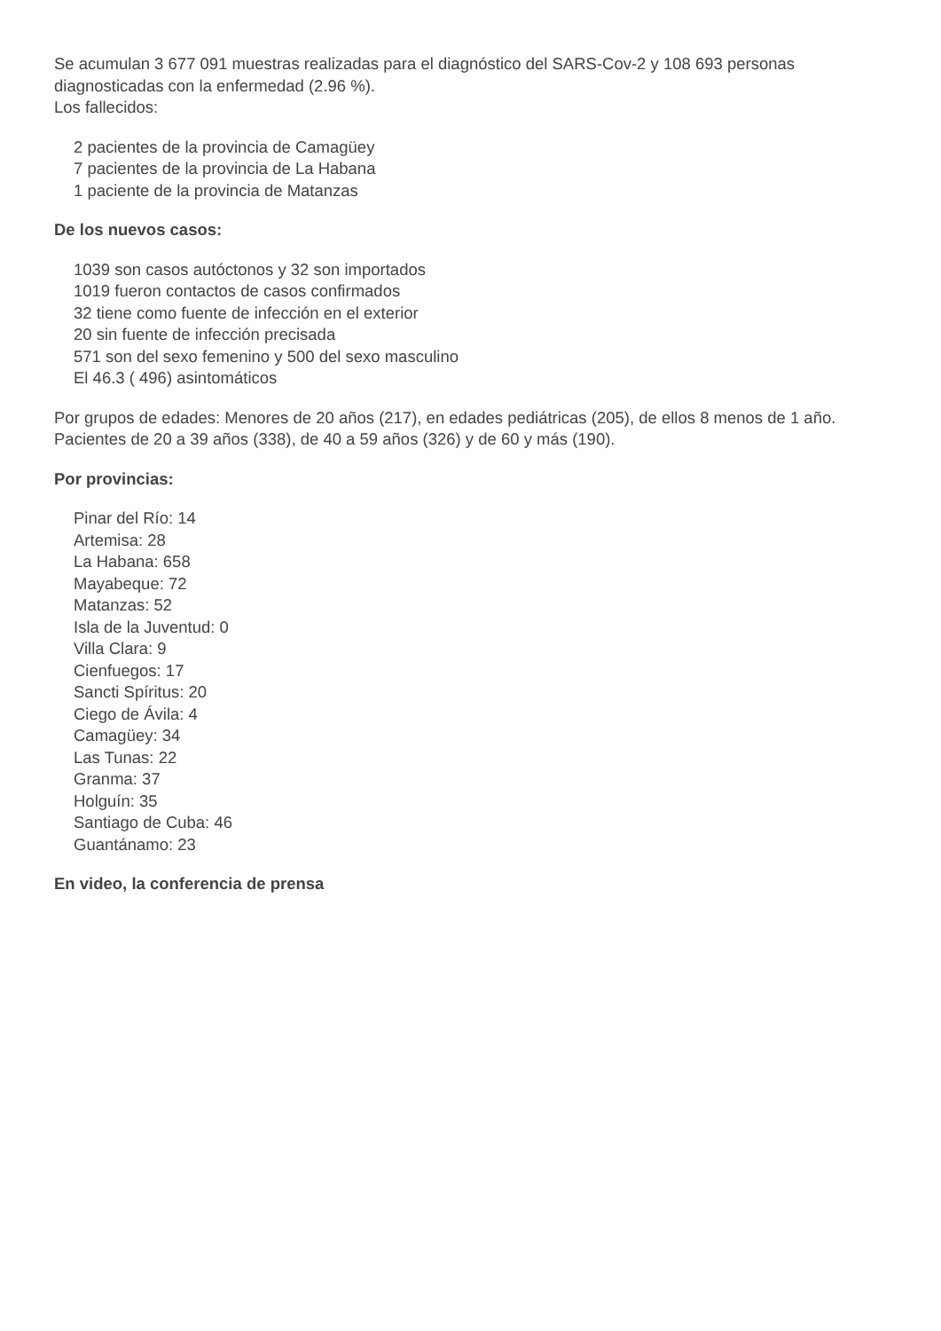Se acumulan 3 677 091 muestras realizadas para el diagnóstico del SARS-Cov-2 y 108 693 personas diagnosticadas con la enfermedad (2.96 %).
Los fallecidos:
2 pacientes de la provincia de Camagüey
7 pacientes de la provincia de La Habana
1 paciente de la provincia de Matanzas
De los nuevos casos:
1039 son casos autóctonos y 32 son importados
1019 fueron contactos de casos confirmados
32 tiene como fuente de infección en el exterior
20 sin fuente de infección precisada
571 son del sexo femenino y 500 del sexo masculino
El 46.3 ( 496) asintomáticos
Por grupos de edades: Menores de 20 años (217), en edades pediátricas (205), de ellos 8 menos de 1 año. Pacientes de 20 a 39 años (338), de 40 a 59 años (326) y de 60 y más (190).
Por provincias:
Pinar del Río: 14
Artemisa: 28
La Habana: 658
Mayabeque: 72
Matanzas: 52
Isla de la Juventud: 0
Villa Clara: 9
Cienfuegos: 17
Sancti Spíritus: 20
Ciego de Ávila: 4
Camagüey: 34
Las Tunas: 22
Granma: 37
Holguín: 35
Santiago de Cuba: 46
Guantánamo: 23
En video, la conferencia de prensa